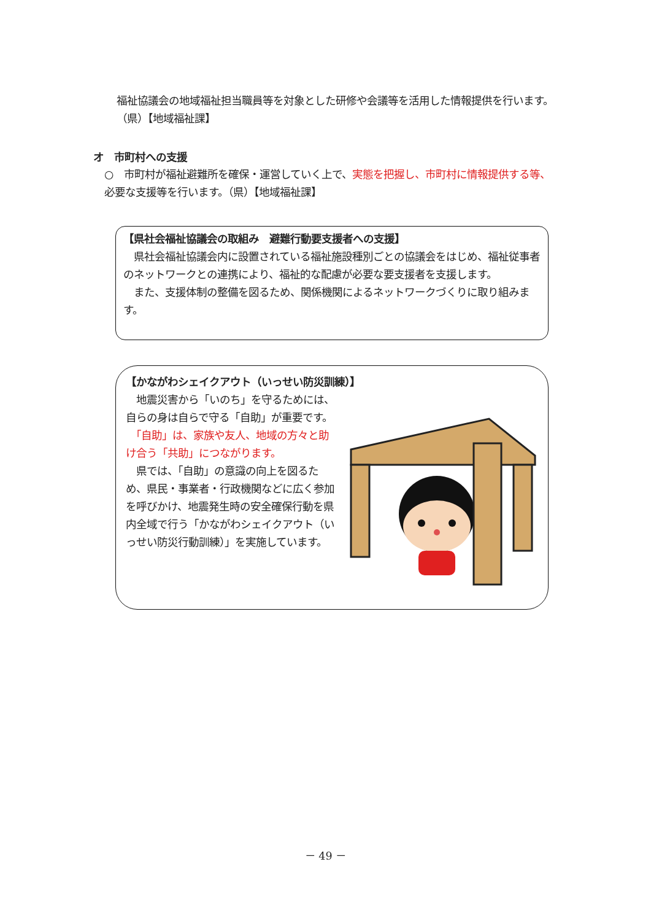福祉協議会の地域福祉担当職員等を対象とした研修や会議等を活用した情報提供を行います。（県）【地域福祉課】
オ　市町村への支援
○　市町村が福祉避難所を確保・運営していく上で、実態を把握し、市町村に情報提供する等、必要な支援等を行います。（県）【地域福祉課】
【県社会福祉協議会の取組み　避難行動要支援者への支援】
　県社会福祉協議会内に設置されている福祉施設種別ごとの協議会をはじめ、福祉従事者のネットワークとの連携により、福祉的な配慮が必要な要支援者を支援します。
　また、支援体制の整備を図るため、関係機関によるネットワークづくりに取り組みます。
【かながわシェイクアウト（いっせい防災訓練）】
　地震災害から「いのち」を守るためには、自らの身は自らで守る「自助」が重要です。
　「自助」は、家族や友人、地域の方々と助け合う「共助」につながります。
　県では、「自助」の意識の向上を図るため、県民・事業者・行政機関などに広く参加を呼びかけ、地震発生時の安全確保行動を県内全域で行う「かながわシェイクアウト（いっせい防災行動訓練）」を実施しています。
－ 49 －